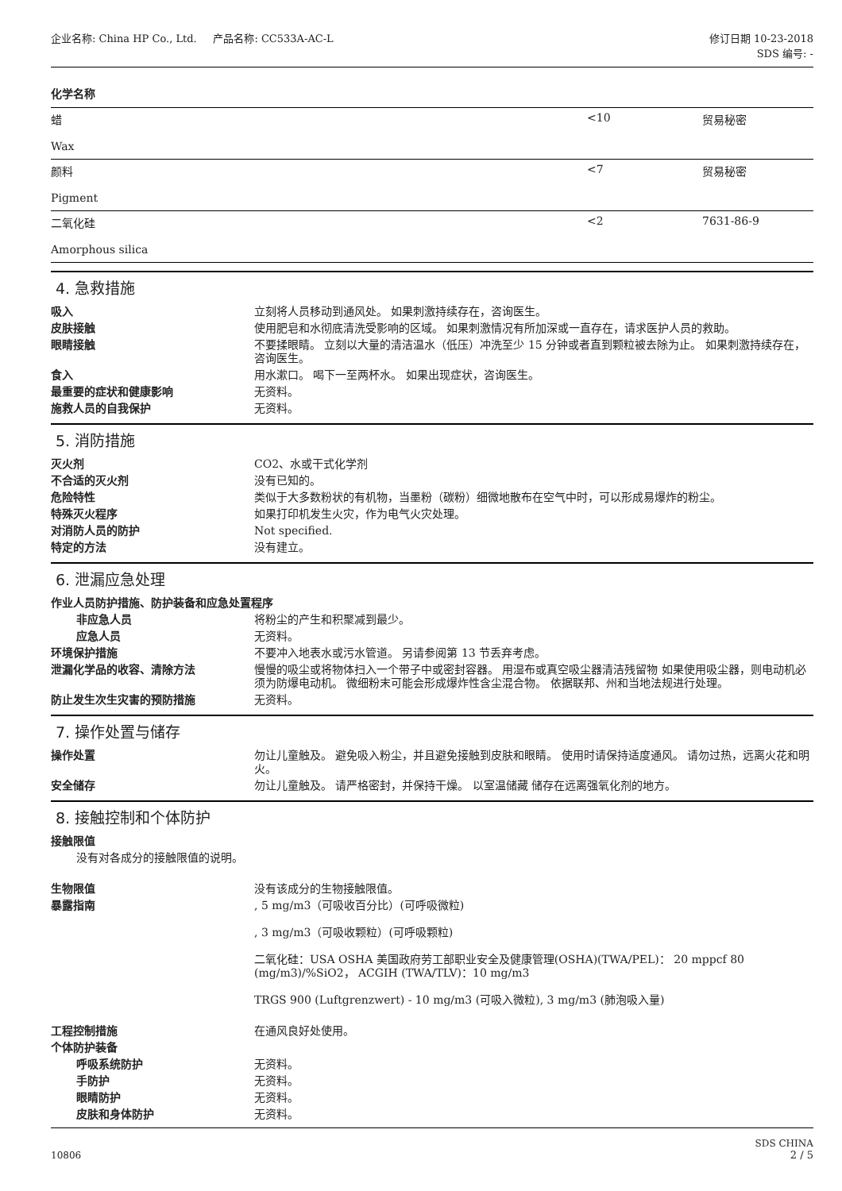企业名称: China HP Co., Ltd. 产品名称: CC533A-AC-L
修订日期 10-23-2018
SDS 编号: -
| 化学名称 | | |
| 蜡 Wax | <10 | 贸易秘密 |
| 颜料 Pigment | <7 | 贸易秘密 |
| 二氧化硅 Amorphous silica | <2 | 7631-86-9 |
4. 急救措施
吸入 立刻将人员移动到通风处。 如果刺激持续存在，咨询医生。
皮肤接触 使用肥皂和水彻底清洗受影响的区域。 如果刺激情况有所加深或一直存在，请求医护人员的救助。
眼睛接触 不要揉眼睛。 立刻以大量的清洁温水（低压）冲洗至少 15 分钟或者直到颗粒被去除为止。 如果刺激持续存在，咨询医生。
食入 用水漱口。 喝下一至两杯水。 如果出现症状，咨询医生。
最重要的症状和健康影响 无资料。
施救人员的自我保护 无资料。
5. 消防措施
灭火剂 CO2、水或干式化学剂
不合适的灭火剂 没有已知的。
危险特性 类似于大多数粉状的有机物，当墨粉（碳粉）细微地散布在空气中时，可以形成易爆炸的粉尘。
特殊灭火程序 如果打印机发生火灾，作为电气火灾处理。
对消防人员的防护 Not specified.
特定的方法 没有建立。
6. 泄漏应急处理
作业人员防护措施、防护装备和应急处置程序
非应急人员 将粉尘的产生和积聚减到最少。
应急人员 无资料。
环境保护措施 不要冲入地表水或污水管道。 另请参阅第 13 节丢弃考虑。
泄漏化学品的收容、清除方法 慢慢的吸尘或将物体扫入一个带子中或密封容器。 用湿布或真空吸尘器清洁残留物 如果使用吸尘器，则电动机必须为防爆电动机。 微细粉末可能会形成爆炸性含尘混合物。 依据联邦、州和当地法规进行处理。
防止发生次生灾害的预防措施 无资料。
7. 操作处置与储存
操作处置 勿让儿童触及。 避免吸入粉尘，并且避免接触到皮肤和眼睛。 使用时请保持适度通风。 请勿过热，远离火花和明火。
安全储存 勿让儿童触及。 请严格密封，并保持干燥。 以室温储藏 储存在远离强氧化剂的地方。
8. 接触控制和个体防护
接触限值
没有对各成分的接触限值的说明。
生物限值 没有该成分的生物接触限值。
暴露指南 , 5 mg/m3（可吸收百分比）(可呼吸微粒)
, 3 mg/m3（可吸收颗粒）(可呼吸颗粒)
二氧化硅：USA OSHA 美国政府劳工部职业安全及健康管理(OSHA)(TWA/PEL)： 20 mppcf 80 (mg/m3)/%SiO2， ACGIH (TWA/TLV)：10 mg/m3
TRGS 900 (Luftgrenzwert) - 10 mg/m3 (可吸入微粒), 3 mg/m3 (肺泡吸入量)
工程控制措施 在通风良好处使用。
个体防护装备
呼吸系统防护 无资料。
手防护 无资料。
眼睛防护 无资料。
皮肤和身体防护 无资料。
10806
SDS CHINA
2 / 5